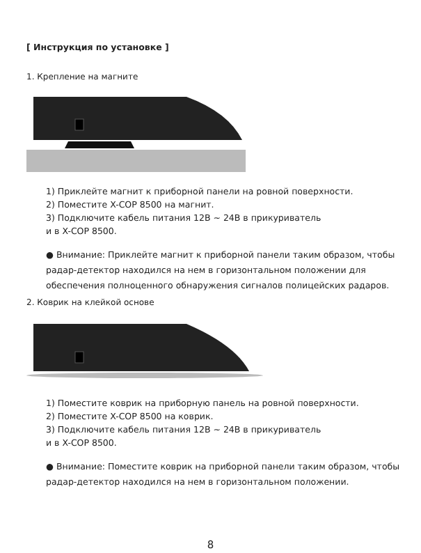[ Инструкция по установке ]
1. Крепление на магните
1) Приклейте магнит к приборной панели на ровной поверхности.
2) Поместите X-COP 8500 на магнит.
3) Подключите кабель питания 12В ~ 24В в прикуриватель
и в X-COP 8500.
● Внимание: Приклейте магнит к приборной панели таким образом, чтобы радар-детектор находился на нем в горизонтальном положении для обеспечения полноценного обнаружения сигналов полицейских радаров.
2. Коврик на клейкой основе
1) Поместите коврик на приборную панель на ровной поверхности.
2) Поместите X-COP 8500 на коврик.
3) Подключите кабель питания 12В ~ 24В в прикуриватель
и в X-COP 8500.
● Внимание: Поместите коврик на приборной панели таким образом, чтобы радар-детектор находился на нем в горизонтальном положении.
8